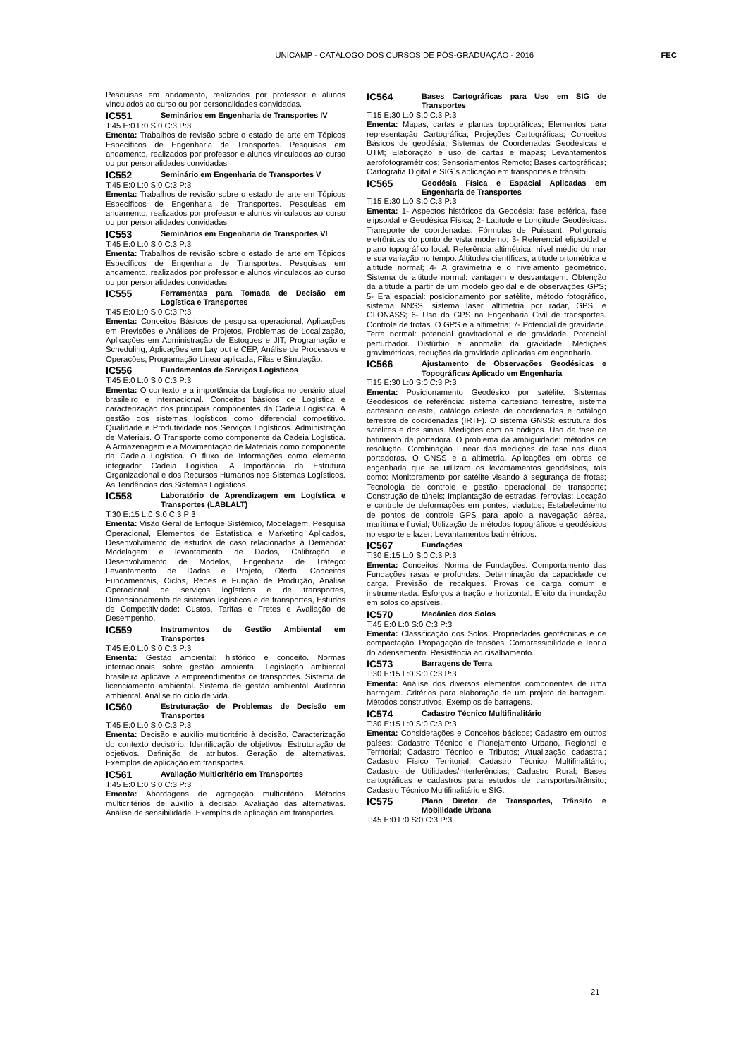UNICAMP - CATÁLOGO DOS CURSOS DE PÓS-GRADUAÇÃO - 2016
FEC
Pesquisas em andamento, realizados por professor e alunos vinculados ao curso ou por personalidades convidadas.
IC551 Seminários em Engenharia de Transportes IV
T:45 E:0 L:0 S:0 C:3 P:3
Ementa: Trabalhos de revisão sobre o estado de arte em Tópicos Específicos de Engenharia de Transportes. Pesquisas em andamento, realizados por professor e alunos vinculados ao curso ou por personalidades convidadas.
IC552 Seminário em Engenharia de Transportes V
T:45 E:0 L:0 S:0 C:3 P:3
Ementa: Trabalhos de revisão sobre o estado de arte em Tópicos Específicos de Engenharia de Transportes. Pesquisas em andamento, realizados por professor e alunos vinculados ao curso ou por personalidades convidadas.
IC553 Seminários em Engenharia de Transportes VI
T:45 E:0 L:0 S:0 C:3 P:3
Ementa: Trabalhos de revisão sobre o estado de arte em Tópicos Específicos de Engenharia de Transportes. Pesquisas em andamento, realizados por professor e alunos vinculados ao curso ou por personalidades convidadas.
IC555 Ferramentas para Tomada de Decisão em Logística e Transportes
T:45 E:0 L:0 S:0 C:3 P:3
Ementa: Conceitos Básicos de pesquisa operacional, Aplicações em Previsões e Análises de Projetos, Problemas de Localização, Aplicações em Administração de Estoques e JIT, Programação e Scheduling, Aplicações em Lay out e CEP, Análise de Processos e Operações, Programação Linear aplicada, Filas e Simulação.
IC556 Fundamentos de Serviços Logísticos
T:45 E:0 L:0 S:0 C:3 P:3
Ementa: O contexto e a importância da Logística no cenário atual brasileiro e internacional. Conceitos básicos de Logística e caracterização dos principais componentes da Cadeia Logística. A gestão dos sistemas logísticos como diferencial competitivo. Qualidade e Produtividade nos Serviços Logísticos. Administração de Materiais. O Transporte como componente da Cadeia Logística. A Armazenagem e a Movimentação de Materiais como componente da Cadeia Logística. O fluxo de Informações como elemento integrador Cadeia Logística. A Importância da Estrutura Organizacional e dos Recursos Humanos nos Sistemas Logísticos. As Tendências dos Sistemas Logísticos.
IC558 Laboratório de Aprendizagem em Logística e Transportes (LABLALT)
T:30 E:15 L:0 S:0 C:3 P:3
Ementa: Visão Geral de Enfoque Sistêmico, Modelagem, Pesquisa Operacional, Elementos de Estatística e Marketing Aplicados, Desenvolvimento de estudos de caso relacionados à Demanda: Modelagem e levantamento de Dados, Calibração e Desenvolvimento de Modelos, Engenharia de Tráfego: Levantamento de Dados e Projeto, Oferta: Conceitos Fundamentais, Ciclos, Redes e Função de Produção, Análise Operacional de serviços logísticos e de transportes, Dimensionamento de sistemas logísticos e de transportes, Estudos de Competitividade: Custos, Tarifas e Fretes e Avaliação de Desempenho.
IC559 Instrumentos de Gestão Ambiental em Transportes
T:45 E:0 L:0 S:0 C:3 P:3
Ementa: Gestão ambiental: histórico e conceito. Normas internacionais sobre gestão ambiental. Legislação ambiental brasileira aplicável a empreendimentos de transportes. Sistema de licenciamento ambiental. Sistema de gestão ambiental. Auditoria ambiental. Análise do ciclo de vida.
IC560 Estruturação de Problemas de Decisão em Transportes
T:45 E:0 L:0 S:0 C:3 P:3
Ementa: Decisão e auxílio multicritério à decisão. Caracterização do contexto decisório. Identificação de objetivos. Estruturação de objetivos. Definição de atributos. Geração de alternativas. Exemplos de aplicação em transportes.
IC561 Avaliação Multicritério em Transportes
T:45 E:0 L:0 S:0 C:3 P:3
Ementa: Abordagens de agregação multicritério. Métodos multicritérios de auxílio à decisão. Avaliação das alternativas. Análise de sensibilidade. Exemplos de aplicação em transportes.
IC564 Bases Cartográficas para Uso em SIG de Transportes
T:15 E:30 L:0 S:0 C:3 P:3
Ementa: Mapas, cartas e plantas topográficas; Elementos para representação Cartográfica; Projeções Cartográficas; Conceitos Básicos de geodésia; Sistemas de Coordenadas Geodésicas e UTM; Elaboração e uso de cartas e mapas; Levantamentos aerofotogramétricos; Sensoriamentos Remoto; Bases cartográficas; Cartografia Digital e SIG`s aplicação em transportes e trânsito.
IC565 Geodésia Física e Espacial Aplicadas em Engenharia de Transportes
T:15 E:30 L:0 S:0 C:3 P:3
Ementa: 1- Aspectos históricos da Geodésia: fase esférica, fase elipsoidal e Geodésica Física; 2- Latitude e Longitude Geodésicas. Transporte de coordenadas: Fórmulas de Puissant. Poligonais eletrônicas do ponto de vista moderno; 3- Referencial elipsoidal e plano topográfico local. Referência altimétrica: nível médio do mar e sua variação no tempo. Altitudes científicas, altitude ortométrica e altitude normal; 4- A gravimetria e o nivelamento geométrico. Sistema de altitude normal: vantagem e desvantagem. Obtenção da altitude a partir de um modelo geoidal e de observações GPS; 5- Era espacial: posicionamento por satélite, método fotográfico, sistema NNSS, sistema laser, altimetria por radar, GPS, e GLONASS; 6- Uso do GPS na Engenharia Civil de transportes. Controle de frotas. O GPS e a altimetria; 7- Potencial de gravidade. Terra normal: potencial gravitacional e de gravidade. Potencial perturbador. Distúrbio e anomalia da gravidade; Medições gravimétricas, reduções da gravidade aplicadas em engenharia.
IC566 Ajustamento de Observações Geodésicas e Topográficas Aplicado em Engenharia
T:15 E:30 L:0 S:0 C:3 P:3
Ementa: Posicionamento Geodésico por satélite. Sistemas Geodésicos de referência: sistema cartesiano terrestre, sistema cartesiano celeste, catálogo celeste de coordenadas e catálogo terrestre de coordenadas (IRTF). O sistema GNSS: estrutura dos satélites e dos sinais. Medições com os códigos. Uso da fase de batimento da portadora. O problema da ambiguidade: métodos de resolução. Combinação Linear das medições de fase nas duas portadoras. O GNSS e a altimetria. Aplicações em obras de engenharia que se utilizam os levantamentos geodésicos, tais como: Monitoramento por satélite visando à segurança de frotas; Tecnologia de controle e gestão operacional de transporte; Construção de túneis; Implantação de estradas, ferrovias; Locação e controle de deformações em pontes, viadutos; Estabelecimento de pontos de controle GPS para apoio a navegação aérea, marítima e fluvial; Utilização de métodos topográficos e geodésicos no esporte e lazer; Levantamentos batimétricos.
IC567 Fundações
T:30 E:15 L:0 S:0 C:3 P:3
Ementa: Conceitos. Norma de Fundações. Comportamento das Fundações rasas e profundas. Determinação da capacidade de carga. Previsão de recalques. Provas de carga comum e instrumentada. Esforços à tração e horizontal. Efeito da inundação em solos colapsíveis.
IC570 Mecânica dos Solos
T:45 E:0 L:0 S:0 C:3 P:3
Ementa: Classificação dos Solos. Propriedades geotécnicas e de compactação. Propagação de tensões. Compressibilidade e Teoria do adensamento. Resistência ao cisalhamento.
IC573 Barragens de Terra
T:30 E:15 L:0 S:0 C:3 P:3
Ementa: Análise dos diversos elementos componentes de uma barragem. Critérios para elaboração de um projeto de barragem. Métodos construtivos. Exemplos de barragens.
IC574 Cadastro Técnico Multifinalitário
T:30 E:15 L:0 S:0 C:3 P:3
Ementa: Considerações e Conceitos básicos; Cadastro em outros países; Cadastro Técnico e Planejamento Urbano, Regional e Territorial; Cadastro Técnico e Tributos; Atualização cadastral; Cadastro Físico Territorial; Cadastro Técnico Multifinalitário; Cadastro de Utilidades/Interferências; Cadastro Rural; Bases cartográficas e cadastros para estudos de transportes/trânsito; Cadastro Técnico Multifinalitário e SIG.
IC575 Plano Diretor de Transportes, Trânsito e Mobilidade Urbana
T:45 E:0 L:0 S:0 C:3 P:3
21